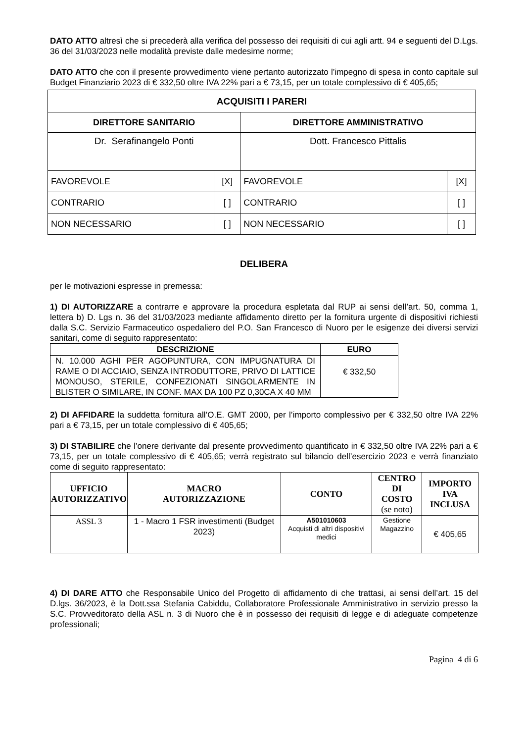DATO ATTO altresì che si precederà alla verifica del possesso dei requisiti di cui agli artt. 94 e seguenti del D.Lgs. 36 del 31/03/2023 nelle modalità previste dalle medesime norme;
DATO ATTO che con il presente provvedimento viene pertanto autorizzato l’impegno di spesa in conto capitale sul Budget Finanziario 2023 di € 332,50 oltre IVA 22% pari a € 73,15, per un totale complessivo di € 405,65;
| ACQUISITI I PARERI | | | |
| DIRETTORE SANITARIO | | DIRETTORE AMMINISTRATIVO | |
| Dr. Serafinangelo Ponti | | Dott. Francesco Pittalis | |
| FAVOREVOLE | [X] | FAVOREVOLE | [X] |
| CONTRARIO | [ ] | CONTRARIO | [ ] |
| NON NECESSARIO | [ ] | NON NECESSARIO | [ ] |
DELIBERA
per le motivazioni espresse in premessa:
1) DI AUTORIZZARE a contrarre e approvare la procedura espletata dal RUP ai sensi dell’art. 50, comma 1, lettera b) D. Lgs n. 36 del 31/03/2023 mediante affidamento diretto per la fornitura urgente di dispositivi richiesti dalla S.C. Servizio Farmaceutico ospedaliero del P.O. San Francesco di Nuoro per le esigenze dei diversi servizi sanitari, come di seguito rappresentato:
| DESCRIZIONE | EURO |
| --- | --- |
| N. 10.000 AGHI PER AGOPUNTURA, CON IMPUGNATURA DI RAME O DI ACCIAIO, SENZA INTRODUTTORE, PRIVO DI LATTICE MONOUSO, STERILE, CONFEZIONATI SINGOLARMENTE IN BLISTER O SIMILARE, IN CONF. MAX DA 100 PZ 0,30CA X 40 MM | € 332,50 |
2) DI AFFIDARE la suddetta fornitura all’O.E. GMT 2000, per l’importo complessivo per € 332,50 oltre IVA 22% pari a € 73,15, per un totale complessivo di € 405,65;
3) DI STABILIRE che l’onere derivante dal presente provvedimento quantificato in € 332,50 oltre IVA 22% pari a € 73,15, per un totale complessivo di € 405,65; verrà registrato sul bilancio dell’esercizio 2023 e verrà finanziato come di seguito rappresentato:
| UFFICIO AUTORIZZATIVO | MACRO AUTORIZZAZIONE | CONTO | CENTRO DI COSTO (se noto) | IMPORTO IVA INCLUSA |
| --- | --- | --- | --- | --- |
| ASSL 3 | 1 - Macro 1 FSR investimenti (Budget 2023) | A501010603 Acquisti di altri dispositivi medici | Gestione Magazzino | € 405,65 |
4) DI DARE ATTO che Responsabile Unico del Progetto di affidamento di che trattasi, ai sensi dell’art. 15 del D.lgs. 36/2023, è la Dott.ssa Stefania Cabiddu, Collaboratore Professionale Amministrativo in servizio presso la S.C. Provveditorato della ASL n. 3 di Nuoro che è in possesso dei requisiti di legge e di adeguate competenze professionali;
Pagina 4 di 6